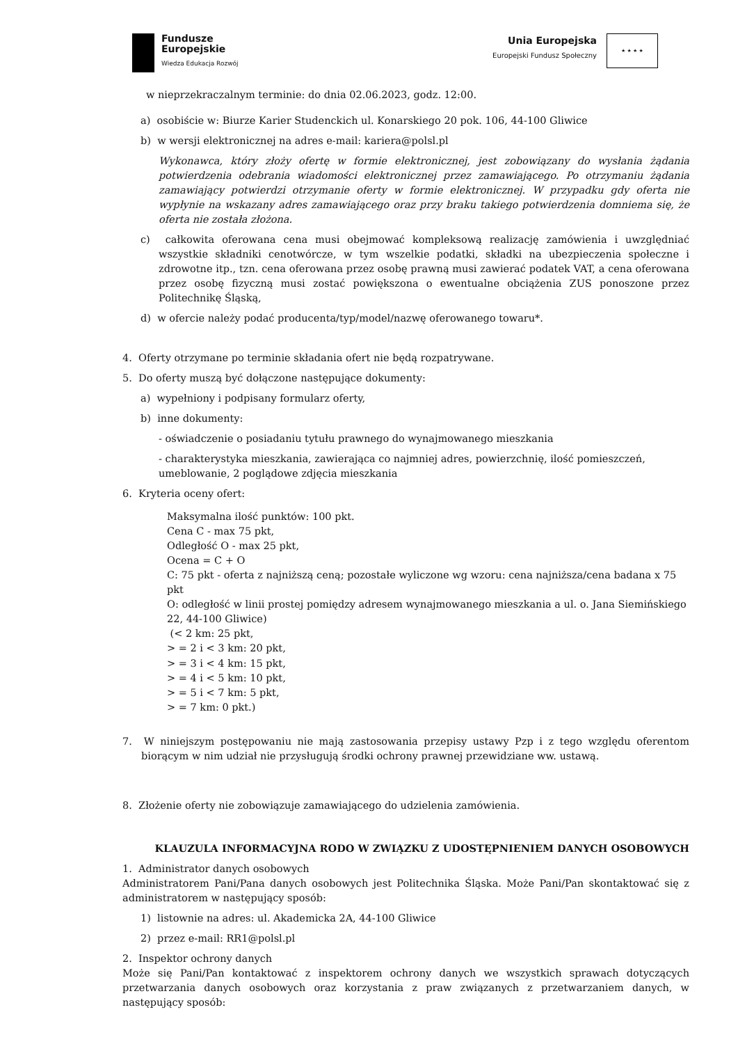Fundusze
Europejskie
Wiedza Edukacja Rozwój
Unia Europejska
Europejski Fundusz Społeczny
★ ★ ★ ★
w nieprzekraczalnym terminie: do dnia 02.06.2023, godz. 12:00.
a) osobiście w: Biurze Karier Studenckich ul. Konarskiego 20 pok. 106, 44-100 Gliwice
b) w wersji elektronicznej na adres e-mail: kariera@polsl.pl
Wykonawca, który złoży ofertę w formie elektronicznej, jest zobowiązany do wysłania żądania potwierdzenia odebrania wiadomości elektronicznej przez zamawiającego. Po otrzymaniu żądania zamawiający potwierdzi otrzymanie oferty w formie elektronicznej. W przypadku gdy oferta nie wypłynie na wskazany adres zamawiającego oraz przy braku takiego potwierdzenia domniema się, że oferta nie została złożona.
c) całkowita oferowana cena musi obejmować kompleksową realizację zamówienia i uwzględniać wszystkie składniki cenotwórcze, w tym wszelkie podatki, składki na ubezpieczenia społeczne i zdrowotne itp., tzn. cena oferowana przez osobę prawną musi zawierać podatek VAT, a cena oferowana przez osobę fizyczną musi zostać powiększona o ewentualne obciążenia ZUS ponoszone przez Politechnikę Śląską,
d) w ofercie należy podać producenta/typ/model/nazwę oferowanego towaru*.
4. Oferty otrzymane po terminie składania ofert nie będą rozpatrywane.
5. Do oferty muszą być dołączone następujące dokumenty:
a) wypełniony i podpisany formularz oferty,
b) inne dokumenty:
- oświadczenie o posiadaniu tytułu prawnego do wynajmowanego mieszkania
- charakterystyka mieszkania, zawierająca co najmniej adres, powierzchnię, ilość pomieszczeń, umeblowanie, 2 poglądowe zdjęcia mieszkania
6. Kryteria oceny ofert:
Maksymalna ilość punktów: 100 pkt.
Cena C - max 75 pkt,
Odległość O - max 25 pkt,
Ocena = C + O
C: 75 pkt - oferta z najniższą ceną; pozostałe wyliczone wg wzoru: cena najniższa/cena badana x 75 pkt
O: odległość w linii prostej pomiędzy adresem wynajmowanego mieszkania a ul. o. Jana Siemińskiego 22, 44-100 Gliwice)
(< 2 km: 25 pkt,
> = 2 i < 3 km: 20 pkt,
> = 3 i < 4 km: 15 pkt,
> = 4 i < 5 km: 10 pkt,
> = 5 i < 7 km: 5 pkt,
> = 7 km: 0 pkt.)
7. W niniejszym postępowaniu nie mają zastosowania przepisy ustawy Pzp i z tego względu oferentom biorącym w nim udział nie przysługują środki ochrony prawnej przewidziane ww. ustawą.
8. Złożenie oferty nie zobowiązuje zamawiającego do udzielenia zamówienia.
KLAUZULA INFORMACYJNA RODO W ZWIĄZKU Z UDOSTĘPNIENIEM DANYCH OSOBOWYCH
1. Administrator danych osobowych
Administratorem Pani/Pana danych osobowych jest Politechnika Śląska. Może Pani/Pan skontaktować się z administratorem w następujący sposób:
1) listownie na adres: ul. Akademicka 2A, 44-100 Gliwice
2) przez e-mail: RR1@polsl.pl
2. Inspektor ochrony danych
Może się Pani/Pan kontaktować z inspektorem ochrony danych we wszystkich sprawach dotyczących przetwarzania danych osobowych oraz korzystania z praw związanych z przetwarzaniem danych, w następujący sposób: